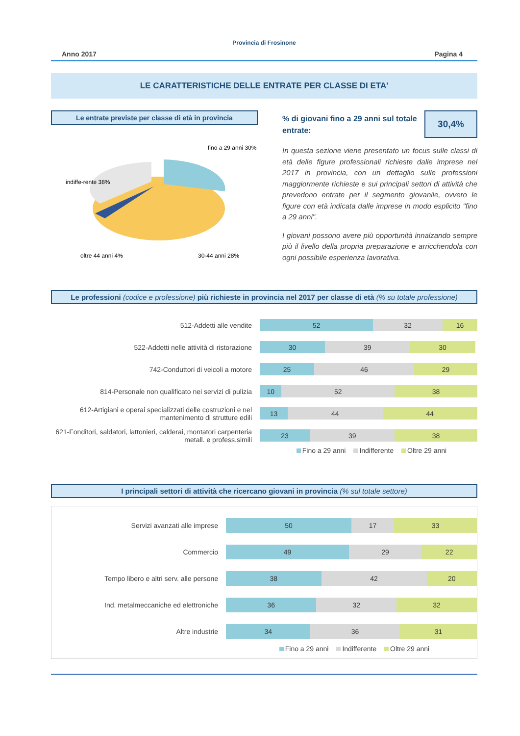Provincia di Frosinone
Anno 2017 Pagina 4
LE CARATTERISTICHE DELLE ENTRATE PER CLASSE DI ETA'
Le entrate previste per classe di età in provincia
fino a 29 anni 30%
indiffe-rente 38%
oltre 44 anni 4%
30-44 anni 28%
% di giovani fino a 29 anni sul totale entrate:
30,4%
In questa sezione viene presentato un focus sulle classi di età delle figure professionali richieste dalle imprese nel 2017 in provincia, con un dettaglio sulle professioni maggiormente richieste e sui principali settori di attività che prevedono entrate per il segmento giovanile, ovvero le figure con età indicata dalle imprese in modo esplicito "fino a 29 anni".
I giovani possono avere più opportunità innalzando sempre più il livello della propria preparazione e arricchendola con ogni possibile esperienza lavorativa.
Le professioni (codice e professione) più richieste in provincia nel 2017 per classe di età (% su totale professione)
512-Addetti alle vendite
52 32 16
522-Addetti nelle attività di ristorazione
30 39 30
742-Conduttori di veicoli a motore
25 46 29
814-Personale non qualificato nei servizi di pulizia
10 52 38
612-Artigiani e operai specializzati delle costruzioni e nel mantenimento di strutture edili
13 44 44
621-Fonditori, saldatori, lattonieri, calderai, montatori carpenteria metall. e profess.simili
23 39 38
Fino a 29 anni Indifferente Oltre 29 anni
I principali settori di attività che ricercano giovani in provincia (% sul totale settore)
Servizi avanzati alle imprese
50 17 33
Commercio
49 29 22
Tempo libero e altri serv. alle persone
38 42 20
Ind. metalmeccaniche ed elettroniche
36 32 32
Altre industrie
34 36 31
Fino a 29 anni Indifferente Oltre 29 anni